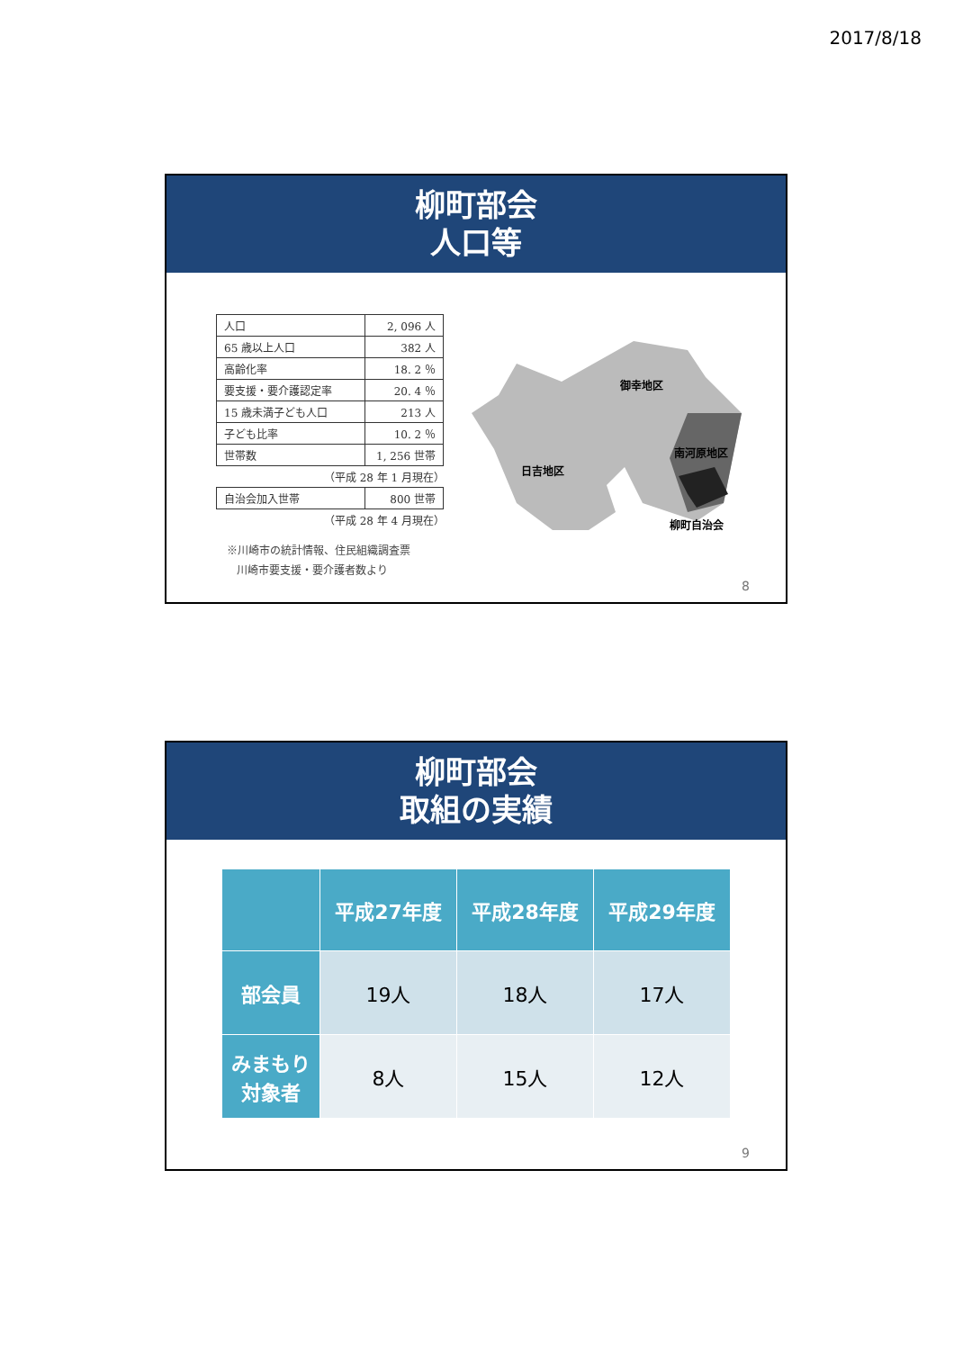2017/8/18
柳町部会
人口等
| 人口 | 2, 096 人 |
| 65 歳以上人口 | 382 人 |
| 高齢化率 | 18. 2 ％ |
| 要支援・要介護認定率 | 20. 4 ％ |
| 15 歳未満子ども人口 | 213 人 |
| 子ども比率 | 10. 2 ％ |
| 世帯数 | 1, 256 世帯 |
（平成 28 年 1 月現在）
| 自治会加入世帯 | 800 世帯 |
（平成 28 年 4 月現在）
※川崎市の統計情報、住民組織調査票
川崎市要支援・要介護者数より
御幸地区
日吉地区
南河原地区
柳町自治会
8
柳町部会
取組の実績
| | 平成27年度 | 平成28年度 | 平成29年度 |
| --- | --- | --- | --- |
| 部会員 | 19人 | 18人 | 17人 |
| みまもり 対象者 | 8人 | 15人 | 12人 |
9